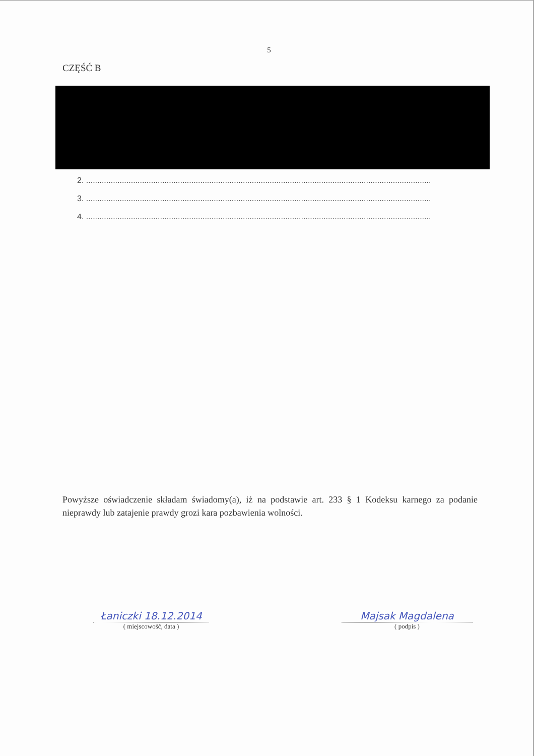5
CZĘŚĆ B
2. ..........................................................................................................................................................
3. ..........................................................................................................................................................
4. ..........................................................................................................................................................
Powyższe oświadczenie składam świadomy(a), iż na podstawie art. 233 § 1 Kodeksu karnego za podanie nieprawdy lub zatajenie prawdy grozi kara pozbawienia wolności.
Łaniczki 18.12.2014
( miejscowość, data )
Majsak Magdalena
( podpis )